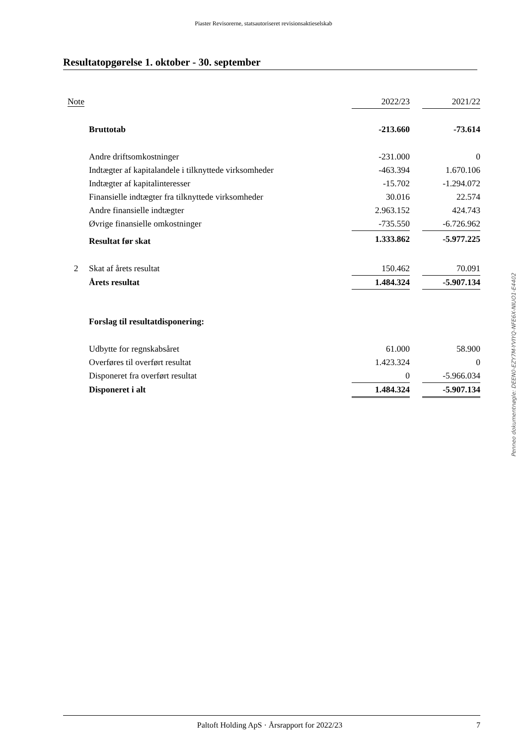Piaster Revisorerne, statsautoriseret revisionsaktieselskab
Resultatopgørelse 1. oktober - 30. september
| Note | | 2022/23 | | 2021/22 |
| --- | --- | --- | --- | --- |
| | Bruttotab | -213.660 | | -73.614 |
| | Andre driftsomkostninger | -231.000 | | 0 |
| | Indtægter af kapitalandele i tilknyttede virksomheder | -463.394 | | 1.670.106 |
| | Indtægter af kapitalinteresser | -15.702 | | -1.294.072 |
| | Finansielle indtægter fra tilknyttede virksomheder | 30.016 | | 22.574 |
| | Andre finansielle indtægter | 2.963.152 | | 424.743 |
| | Øvrige finansielle omkostninger | -735.550 | | -6.726.962 |
| | Resultat før skat | 1.333.862 | | -5.977.225 |
| 2 | Skat af årets resultat | 150.462 | | 70.091 |
| | Årets resultat | 1.484.324 | | -5.907.134 |
| | Forslag til resultatdisponering: | | | |
| | Udbytte for regnskabsåret | 61.000 | | 58.900 |
| | Overføres til overført resultat | 1.423.324 | | 0 |
| | Disponeret fra overført resultat | 0 | | -5.966.034 |
| | Disponeret i alt | 1.484.324 | | -5.907.134 |
Penneo dokumentnøgle: DEEN0-EZY7M-YVIYQ-NFE6X-NIUO1-E4402
Paltoft Holding ApS · Årsrapport for 2022/23 7